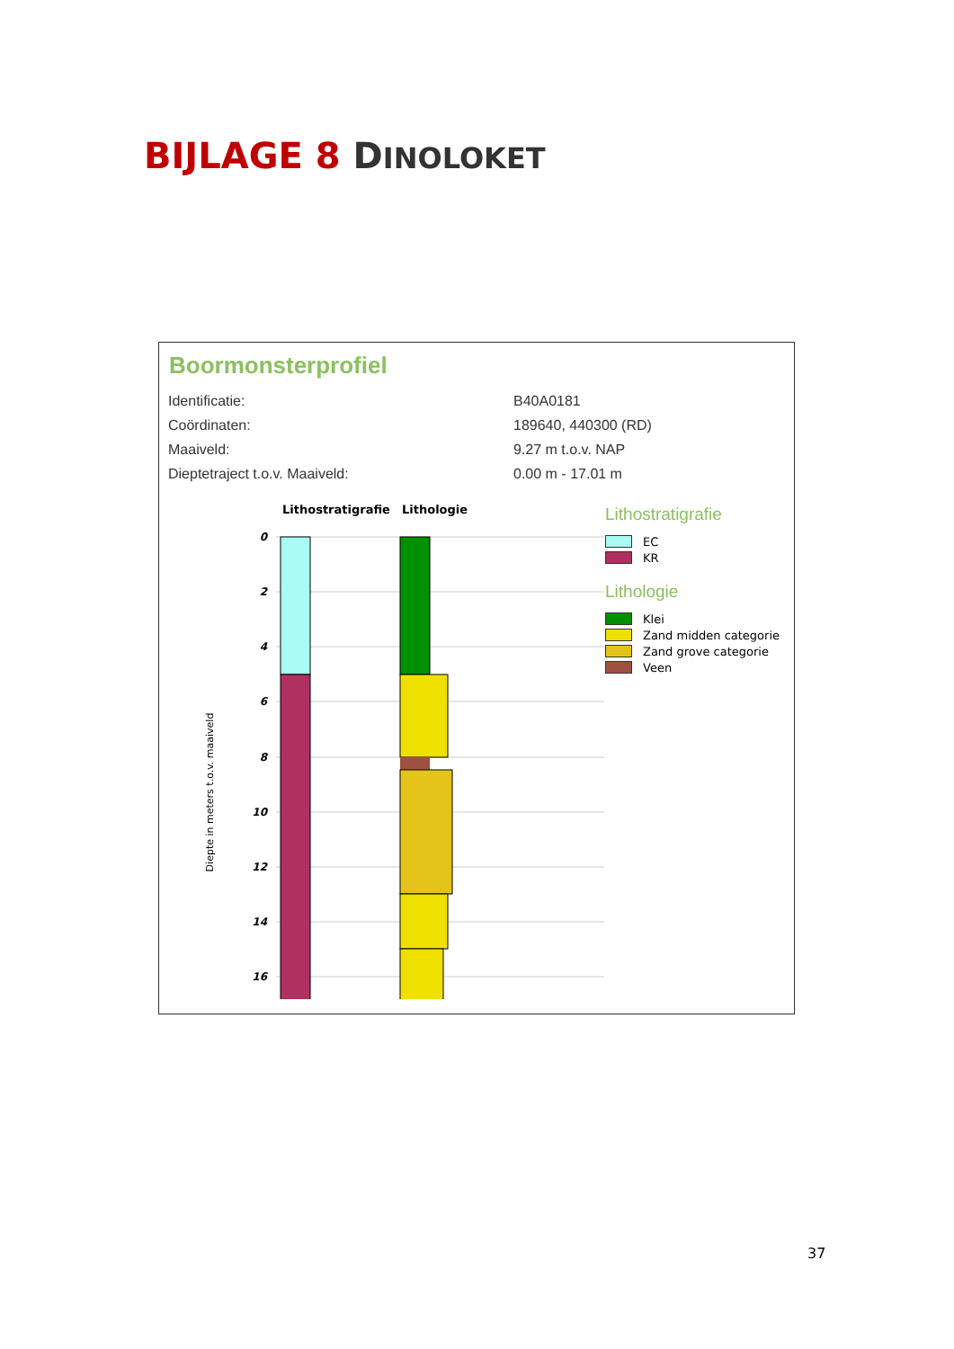BIJLAGE 8 DINOLOKET
Boormonsterprofiel
| Identificatie: | B40A0181 |
| Coördinaten: | 189640, 440300 (RD) |
| Maaiveld: | 9.27 m t.o.v. NAP |
| Dieptetraject t.o.v. Maaiveld: | 0.00 m - 17.01 m |
Lithostratigrafie
Lithologie
0
2
4
6
8
10
12
14
16
Diepte in meters t.o.v. maaiveld
Lithostratigrafie
EC
KR
Lithologie
Klei
Zand midden categorie
Zand grove categorie
Veen
37